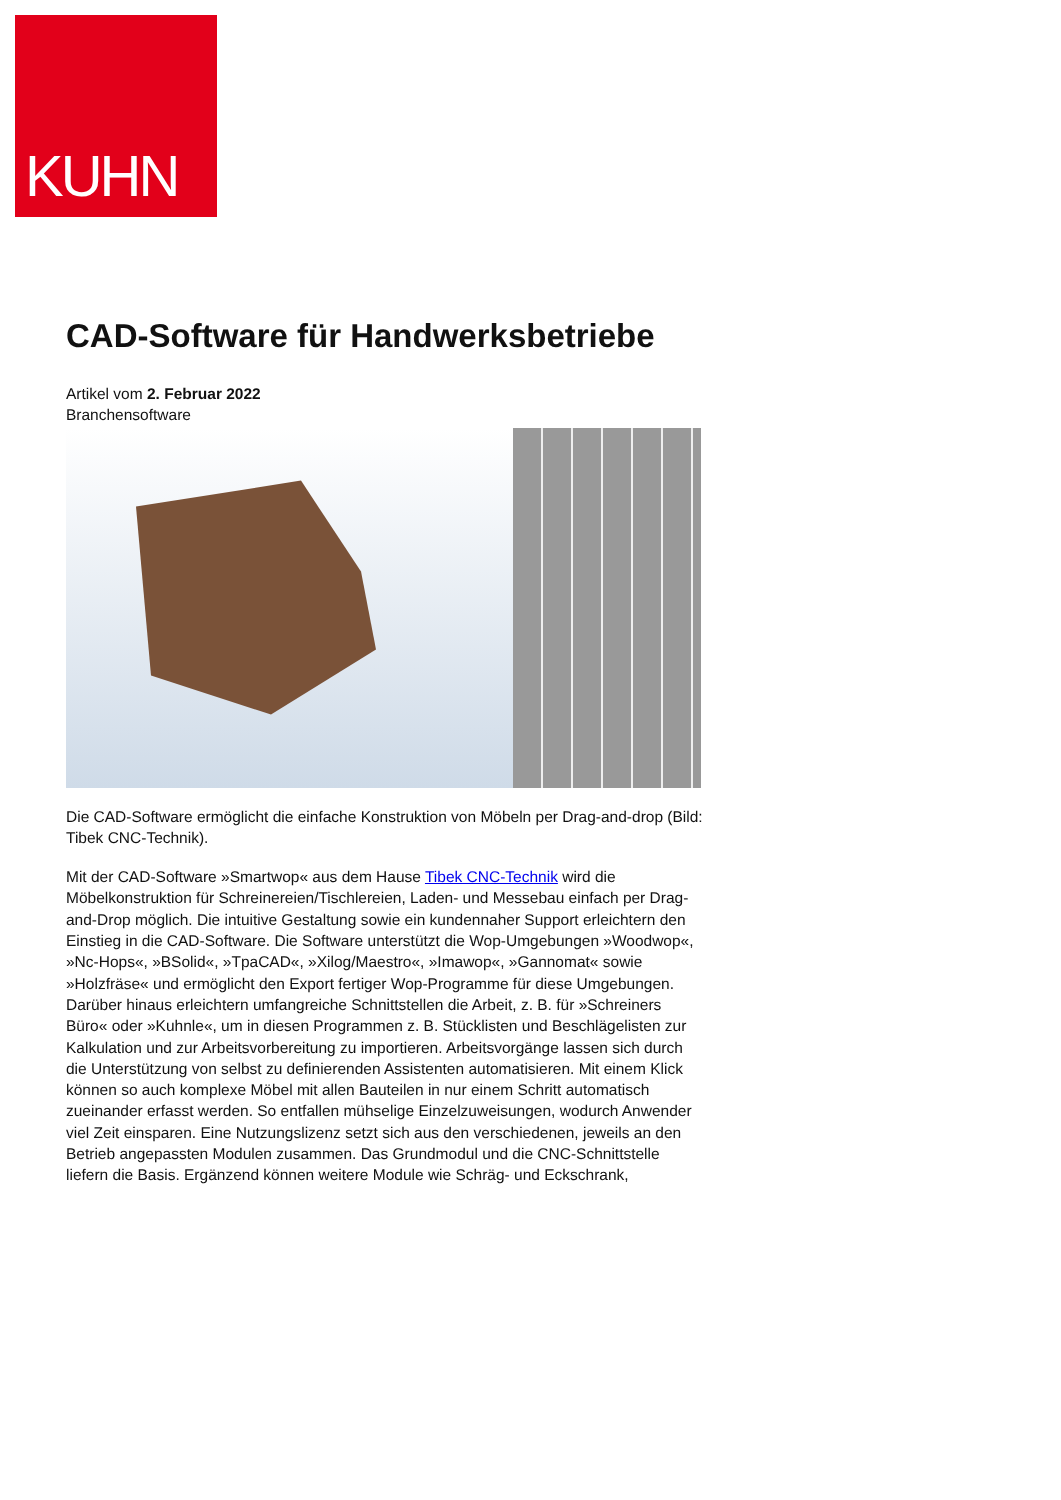KUHN
CAD-Software für Handwerksbetriebe
Artikel vom 2. Februar 2022
Branchensoftware
Die CAD-Software ermöglicht die einfache Konstruktion von Möbeln per Drag-and-drop (Bild: Tibek CNC-Technik).
Mit der CAD-Software »Smartwop« aus dem Hause Tibek CNC-Technik wird die Möbelkonstruktion für Schreinereien/Tischlereien, Laden- und Messebau einfach per Drag-and-Drop möglich. Die intuitive Gestaltung sowie ein kundennaher Support erleichtern den Einstieg in die CAD-Software. Die Software unterstützt die Wop-Umgebungen »Woodwop«, »Nc-Hops«, »BSolid«, »TpaCAD«, »Xilog/Maestro«, »Imawop«, »Gannomat« sowie »Holzfräse« und ermöglicht den Export fertiger Wop-Programme für diese Umgebungen. Darüber hinaus erleichtern umfangreiche Schnittstellen die Arbeit, z. B. für »Schreiners Büro« oder »Kuhnle«, um in diesen Programmen z. B. Stücklisten und Beschlägelisten zur Kalkulation und zur Arbeitsvorbereitung zu importieren. Arbeitsvorgänge lassen sich durch die Unterstützung von selbst zu definierenden Assistenten automatisieren. Mit einem Klick können so auch komplexe Möbel mit allen Bauteilen in nur einem Schritt automatisch zueinander erfasst werden. So entfallen mühselige Einzelzuweisungen, wodurch Anwender viel Zeit einsparen. Eine Nutzungslizenz setzt sich aus den verschiedenen, jeweils an den Betrieb angepassten Modulen zusammen. Das Grundmodul und die CNC-Schnittstelle liefern die Basis. Ergänzend können weitere Module wie Schräg- und Eckschrank,